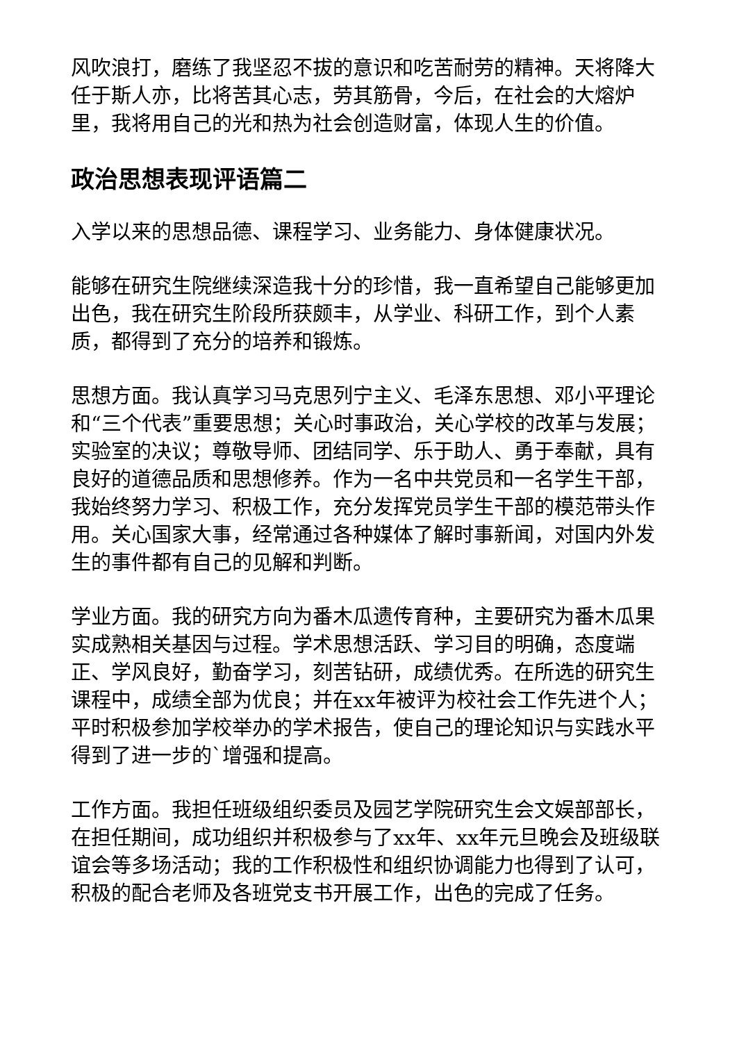风吹浪打，磨练了我坚忍不拔的意识和吃苦耐劳的精神。天将降大任于斯人亦，比将苦其心志，劳其筋骨，今后，在社会的大熔炉里，我将用自己的光和热为社会创造财富，体现人生的价值。
政治思想表现评语篇二
入学以来的思想品德、课程学习、业务能力、身体健康状况。
能够在研究生院继续深造我十分的珍惜，我一直希望自己能够更加出色，我在研究生阶段所获颇丰，从学业、科研工作，到个人素质，都得到了充分的培养和锻炼。
思想方面。我认真学习马克思列宁主义、毛泽东思想、邓小平理论和“三个代表”重要思想；关心时事政治，关心学校的改革与发展；实验室的决议；尊敬导师、团结同学、乐于助人、勇于奉献，具有良好的道德品质和思想修养。作为一名中共党员和一名学生干部，我始终努力学习、积极工作，充分发挥党员学生干部的模范带头作用。关心国家大事，经常通过各种媒体了解时事新闻，对国内外发生的事件都有自己的见解和判断。
学业方面。我的研究方向为番木瓜遗传育种，主要研究为番木瓜果实成熟相关基因与过程。学术思想活跃、学习目的明确，态度端正、学风良好，勤奋学习，刻苦钻研，成绩优秀。在所选的研究生课程中，成绩全部为优良；并在xx年被评为校社会工作先进个人；平时积极参加学校举办的学术报告，使自己的理论知识与实践水平得到了进一步的`增强和提高。
工作方面。我担任班级组织委员及园艺学院研究生会文娱部部长，在担任期间，成功组织并积极参与了xx年、xx年元旦晚会及班级联谊会等多场活动；我的工作积极性和组织协调能力也得到了认可，积极的配合老师及各班党支书开展工作，出色的完成了任务。